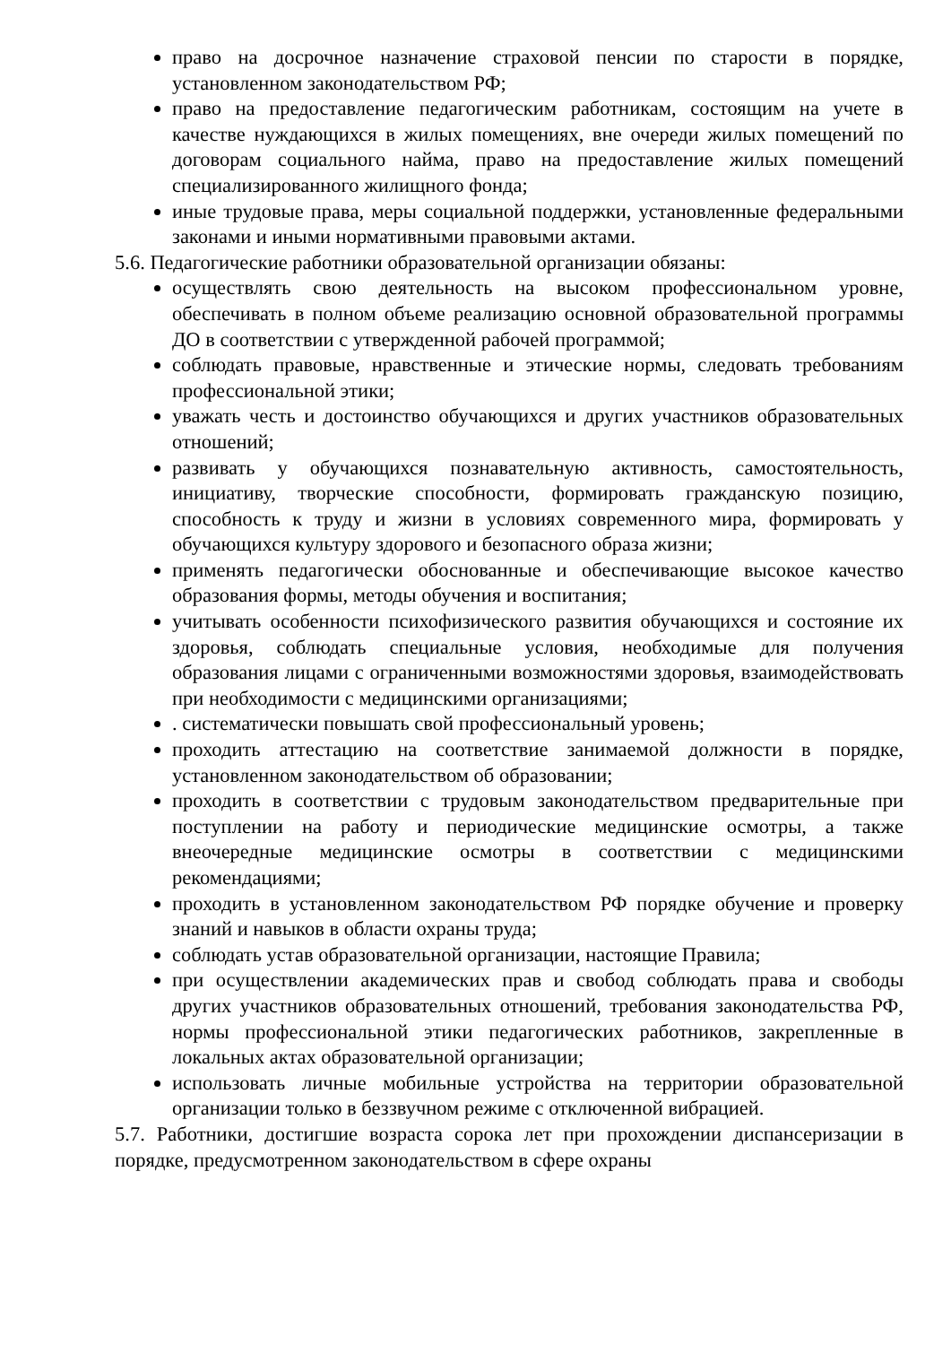право на досрочное назначение страховой пенсии по старости в порядке, установленном законодательством РФ;
право на предоставление педагогическим работникам, состоящим на учете в качестве нуждающихся в жилых помещениях, вне очереди жилых помещений по договорам социального найма, право на предоставление жилых помещений специализированного жилищного фонда;
иные трудовые права, меры социальной поддержки, установленные федеральными законами и иными нормативными правовыми актами.
5.6. Педагогические работники образовательной организации обязаны:
осуществлять свою деятельность на высоком профессиональном уровне, обеспечивать в полном объеме реализацию основной образовательной программы ДО в соответствии с утвержденной рабочей программой;
соблюдать правовые, нравственные и этические нормы, следовать требованиям профессиональной этики;
уважать честь и достоинство обучающихся и других участников образовательных отношений;
развивать у обучающихся познавательную активность, самостоятельность, инициативу, творческие способности, формировать гражданскую позицию, способность к труду и жизни в условиях современного мира, формировать у обучающихся культуру здорового и безопасного образа жизни;
применять педагогически обоснованные и обеспечивающие высокое качество образования формы, методы обучения и воспитания;
учитывать особенности психофизического развития обучающихся и состояние их здоровья, соблюдать специальные условия, необходимые для получения образования лицами с ограниченными возможностями здоровья, взаимодействовать при необходимости с медицинскими организациями;
. систематически повышать свой профессиональный уровень;
проходить аттестацию на соответствие занимаемой должности в порядке, установленном законодательством об образовании;
проходить в соответствии с трудовым законодательством предварительные при поступлении на работу и периодические медицинские осмотры, а также внеочередные медицинские осмотры в соответствии с медицинскими рекомендациями;
проходить в установленном законодательством РФ порядке обучение и проверку знаний и навыков в области охраны труда;
соблюдать устав образовательной организации, настоящие Правила;
при осуществлении академических прав и свобод соблюдать права и свободы других участников образовательных отношений, требования законодательства РФ, нормы профессиональной этики педагогических работников, закрепленные в локальных актах образовательной организации;
использовать личные мобильные устройства на территории образовательной организации только в беззвучном режиме с отключенной вибрацией.
5.7. Работники, достигшие возраста сорока лет при прохождении диспансеризации в порядке, предусмотренном законодательством в сфере охраны